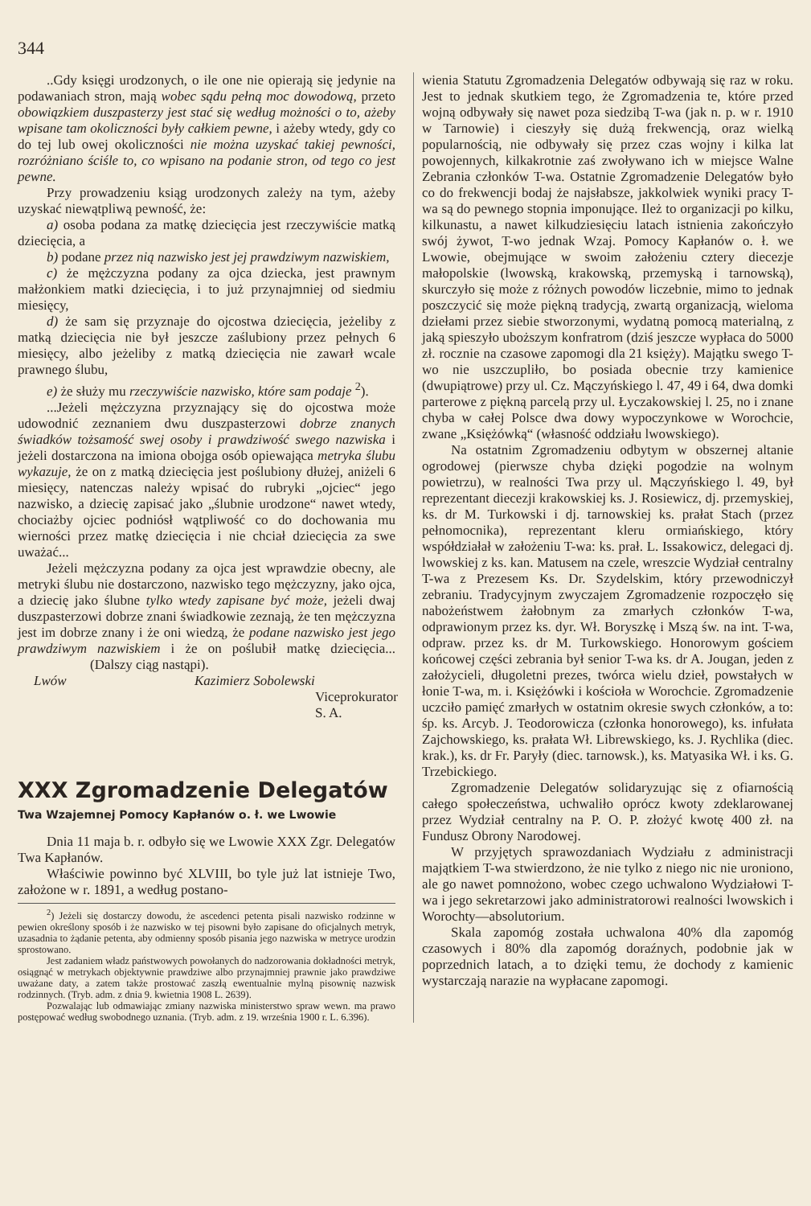344
..Gdy księgi urodzonych, o ile one nie opierają się jedynie na podawaniach stron, mają wobec sądu pełną moc dowodową, przeto obowiązkiem duszpasterzy jest stać się według możności o to, ażeby wpisane tam okoliczności były całkiem pewne, i ażeby wtedy, gdy co do tej lub owej okoliczności nie można uzyskać takiej pewności, rozróżniano ściśle to, co wpisano na podanie stron, od tego co jest pewne.
Przy prowadzeniu ksiąg urodzonych zależy na tym, ażeby uzyskać niewątpliwą pewność, że:
a) osoba podana za matkę dziecięcia jest rzeczywiście matką dziecięcia, a
b) podane przez nią nazwisko jest jej prawdziwym nazwiskiem,
c) że mężczyzna podany za ojca dziecka, jest prawnym małżonkiem matki dziecięcia, i to już przynajmniej od siedmiu miesięcy,
d) że sam się przyznaje do ojcostwa dziecięcia, jeżeliby z matką dziecięcia nie był jeszcze zaślubiony przez pełnych 6 miesięcy, albo jeżeliby z matką dziecięcia nie zawarł wcale prawnego ślubu,
e) że służy mu rzeczywiście nazwisko, które sam podaje <sup>2</sup>).
...Jeżeli mężczyzna przyznający się do ojcostwa może udowodnić zeznaniem dwu duszpasterzowi dobrze znanych świadków tożsamość swej osoby i prawdziwość swego nazwiska i jeżeli dostarczona na imiona obojga osób opiewająca metryka ślubu wykazuje, że on z matką dziecięcia jest poślubiony dłużej, aniżeli 6 miesięcy, natenczas należy wpisać do rubryki „ojciec“ jego nazwisko, a dziecię zapisać jako „ślubnie urodzone“ nawet wtedy, chociażby ojciec podniósł wątpliwość co do dochowania mu wierności przez matkę dziecięcia i nie chciał dziecięcia za swe uważać...
Jeżeli mężczyzna podany za ojca jest wprawdzie obecny, ale metryki ślubu nie dostarczono, nazwisko tego mężczyzny, jako ojca, a dziecię jako ślubne tylko wtedy zapisane być może, jeżeli dwaj duszpasterzowi dobrze znani świadkowie zeznają, że ten mężczyzna jest im dobrze znany i że oni wiedzą, że podane nazwisko jest jego prawdziwym nazwiskiem i że on poślubił matkę dziecięcia... (Dalszy ciąg nastąpi).
Lwów Kazimierz Sobolewski
Viceprokurator S. A.
XXX Zgromadzenie Delegatów
Twa Wzajemnej Pomocy Kapłanów o. ł. we Lwowie
Dnia 11 maja b. r. odbyło się we Lwowie XXX Zgr. Delegatów Twa Kapłanów.
Właściwie powinno być XLVIII, bo tyle już lat istnieje Two, założone w r. 1891, a według postano-
<sup>2</sup>) Jeżeli się dostarczy dowodu, że ascedenci petenta pisali nazwisko rodzinne w pewien określony sposób i że nazwisko w tej pisowni było zapisane do oficjalnych metryk, uzasadnia to żądanie petenta, aby odmienny sposób pisania jego nazwiska w metryce urodzin sprostowano.
Jest zadaniem władz państwowych powołanych do nadzorowania dokładności metryk, osiągnąć w metrykach objektywnie prawdziwe albo przynajmniej prawnie jako prawdziwe uważane daty, a zatem także prostować zaszłą ewentualnie mylną pisownię nazwisk rodzinnych. (Tryb. adm. z dnia 9. kwietnia 1908 L. 2639).
Pozwalając lub odmawiając zmiany nazwiska ministerstwo spraw wewn. ma prawo postępować według swobodnego uznania. (Tryb. adm. z 19. września 1900 r. L. 6.396).
wienia Statutu Zgromadzenia Delegatów odbywają się raz w roku. Jest to jednak skutkiem tego, że Zgromadzenia te, które przed wojną odbywały się nawet poza siedzibą T-wa (jak n. p. w r. 1910 w Tarnowie) i cieszyły się dużą frekwencją, oraz wielką popularnością, nie odbywały się przez czas wojny i kilka lat powojennych, kilkakrotnie zaś zwoływano ich w miejsce Walne Zebrania członków T-wa. Ostatnie Zgromadzenie Delegatów było co do frekwencji bodaj że najsłabsze, jakkolwiek wyniki pracy T-wa są do pewnego stopnia imponujące. Ileż to organizacji po kilku, kilkunastu, a nawet kilkudziesięciu latach istnienia zakończyło swój żywot, T-wo jednak Wzaj. Pomocy Kapłanów o. ł. we Lwowie, obejmujące w swoim założeniu cztery diecezje małopolskie (lwowską, krakowską, przemyską i tarnowską), skurczyło się może z różnych powodów liczebnie, mimo to jednak poszczycić się może piękną tradycją, zwartą organizacją, wieloma dziełami przez siebie stworzonymi, wydatną pomocą materialną, z jaką spieszyło uboższym konfratrom (dziś jeszcze wypłaca do 5000 zł. rocznie na czasowe zapomogi dla 21 księży). Majątku swego T-wo nie uszczupliło, bo posiada obecnie trzy kamienice (dwupiątrowe) przy ul. Cz. Mączyńskiego l. 47, 49 i 64, dwa domki parterowe z piękną parcelą przy ul. Łyczakowskiej l. 25, no i znane chyba w całej Polsce dwa dowy wypoczynkowe w Worochcie, zwane „Księżówką“ (własność oddziału lwowskiego).
Na ostatnim Zgromadzeniu odbytym w obszernej altanie ogrodowej (pierwsze chyba dzięki pogodzie na wolnym powietrzu), w realności Twa przy ul. Mączyńskiego l. 49, był reprezentant diecezji krakowskiej ks. J. Rosiewicz, dj. przemyskiej, ks. dr M. Turkowski i dj. tarnowskiej ks. prałat Stach (przez pełnomocnika), reprezentant kleru ormiańskiego, który współdziałał w założeniu T-wa: ks. prał. L. Issakowicz, delegaci dj. lwowskiej z ks. kan. Matusem na czele, wreszcie Wydział centralny T-wa z Prezesem Ks. Dr. Szydelskim, który przewodniczył zebraniu. Tradycyjnym zwyczajem Zgromadzenie rozpoczęło się nabożeństwem żałobnym za zmarłych członków T-wa, odprawionym przez ks. dyr. Wł. Boryszkę i Mszą św. na int. T-wa, odpraw. przez ks. dr M. Turkowskiego. Honorowym gościem końcowej części zebrania był senior T-wa ks. dr A. Jougan, jeden z założycieli, długoletni prezes, twórca wielu dzieł, powstałych w łonie T-wa, m. i. Księżówki i kościoła w Worochcie. Zgromadzenie uczciło pamięć zmarłych w ostatnim okresie swych członków, a to: śp. ks. Arcyb. J. Teodorowicza (członka honorowego), ks. infułata Zajchowskiego, ks. prałata Wł. Librewskiego, ks. J. Rychlika (diec. krak.), ks. dr Fr. Paryły (diec. tarnowsk.), ks. Matyasika Wł. i ks. G. Trzebickiego.
Zgromadzenie Delegatów solidaryzując się z ofiarnością całego społeczeństwa, uchwaliło oprócz kwoty zdeklarowanej przez Wydział centralny na P. O. P. złożyć kwotę 400 zł. na Fundusz Obrony Narodowej.
W przyjętych sprawozdaniach Wydziału z administracji majątkiem T-wa stwierdzono, że nie tylko z niego nic nie uroniono, ale go nawet pomnożono, wobec czego uchwalono Wydziałowi T-wa i jego sekretarzowi jako administratorowi realności lwowskich i Worochty—absolutorium.
Skala zapomóg została uchwalona 40% dla zapomóg czasowych i 80% dla zapomóg doraźnych, podobnie jak w poprzednich latach, a to dzięki temu, że dochody z kamienic wystarczają narazie na wypłacane zapomogi.